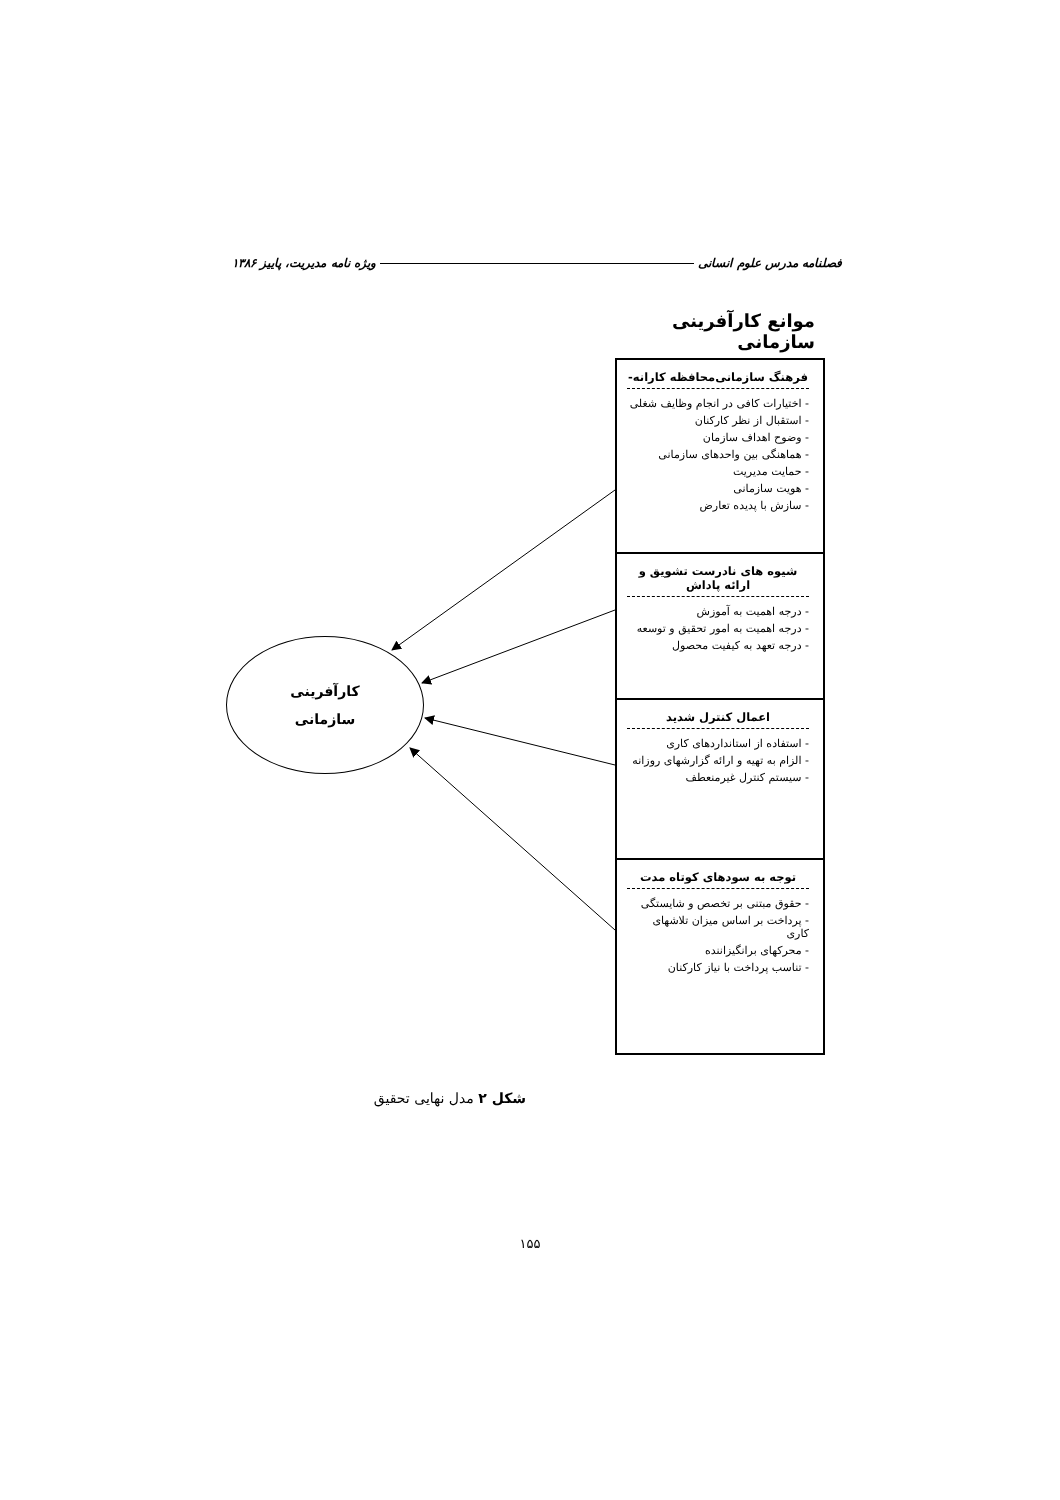فصلنامه مدرس علوم انسانی ویژه نامه مدیریت، پاییز ۱۳۸۶
موانع کارآفرینی سازمانی
فرهنگ سازمانی‌محافظه کارانه-
- اختیارات کافی در انجام وظایف شغلی
- استقبال از نظر کارکنان
- وضوح اهداف سازمان
- هماهنگی بین واحدهای سازمانی
- حمایت مدیریت
- هویت سازمانی
- سازش با پدیده تعارض
شیوه های نادرست تشویق و ارائه پاداش
- درجه اهمیت به آموزش
- درجه اهمیت به امور تحقیق و توسعه
- درجه تعهد به کیفیت محصول
اعمال کنترل شدید
- استفاده از استانداردهای کاری
- الزام به تهیه و ارائه گزارشهای روزانه
- سیستم کنترل غیرمنعطف
توجه به سودهای کوتاه مدت
- حقوق مبتنی بر تخصص و شایستگی
- پرداخت بر اساس میزان تلاشهای کاری
- محرکهای برانگیزاننده
- تناسب پرداخت با نیاز کارکنان
کارآفرینی
سازمانی
شکل ۲ مدل نهایی تحقیق
۱۵۵